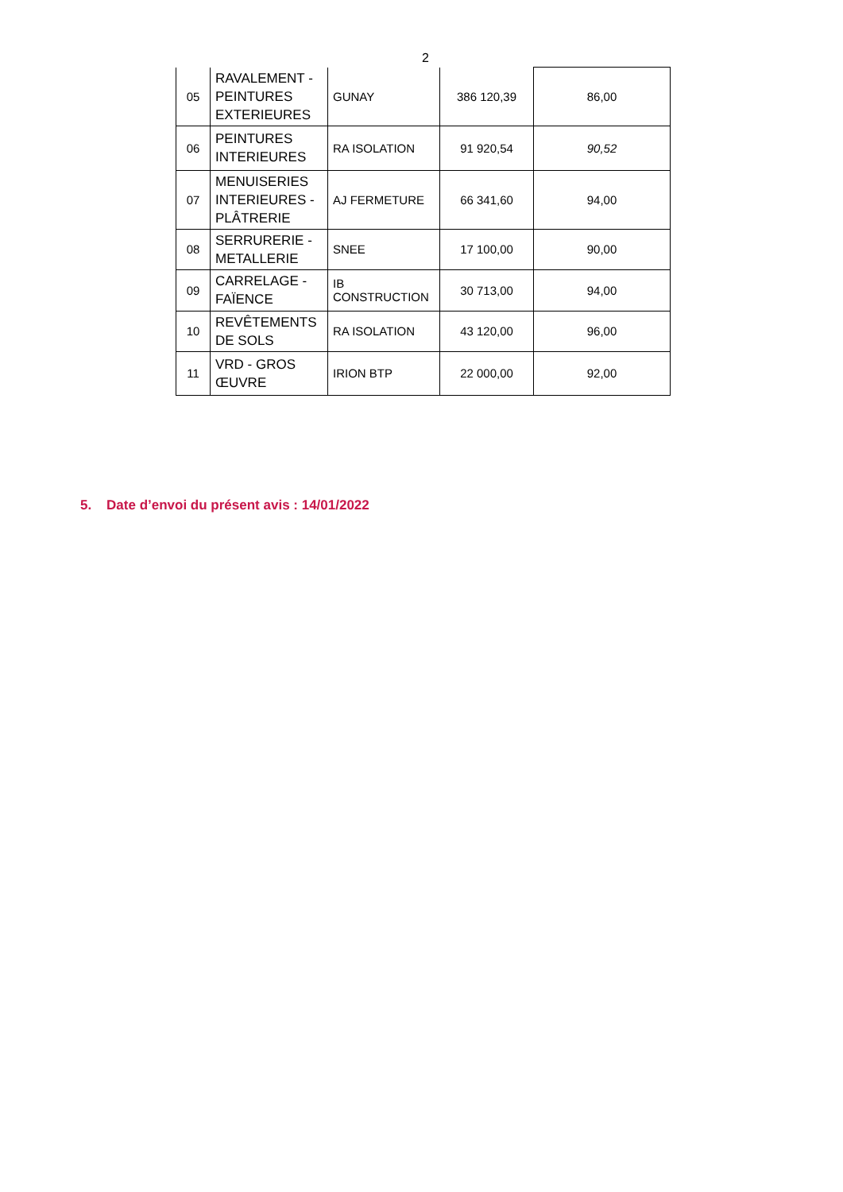2
| 05 | RAVALEMENT - PEINTURES EXTERIEURES | GUNAY | 386 120,39 | 86,00 |
| 06 | PEINTURES INTERIEURES | RA ISOLATION | 91 920,54 | 90,52 |
| 07 | MENUISERIES INTERIEURES - PLÂTRERIE | AJ FERMETURE | 66 341,60 | 94,00 |
| 08 | SERRURERIE - METALLERIE | SNEE | 17 100,00 | 90,00 |
| 09 | CARRELAGE - FAÏENCE | IB CONSTRUCTION | 30 713,00 | 94,00 |
| 10 | REVÊTEMENTS DE SOLS | RA ISOLATION | 43 120,00 | 96,00 |
| 11 | VRD - GROS ŒUVRE | IRION BTP | 22 000,00 | 92,00 |
5. Date d’envoi du présent avis : 14/01/2022